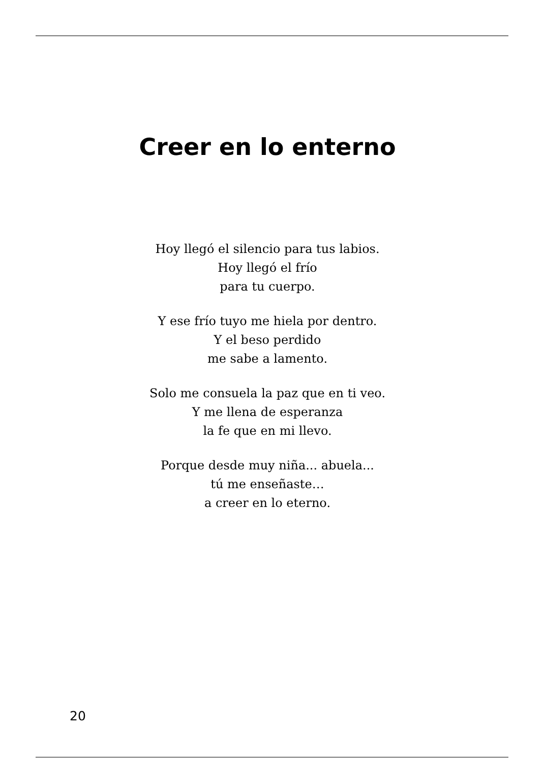Creer en lo enterno
Hoy llegó el silencio para tus labios.
Hoy llegó el frío
para tu cuerpo.
Y ese frío tuyo me hiela por dentro.
Y el beso perdido
me sabe a lamento.
Solo me consuela la paz que en ti veo.
Y me llena de esperanza
la fe que en mi llevo.
Porque desde muy niña... abuela...
tú me enseñaste…
a creer en lo eterno.
20